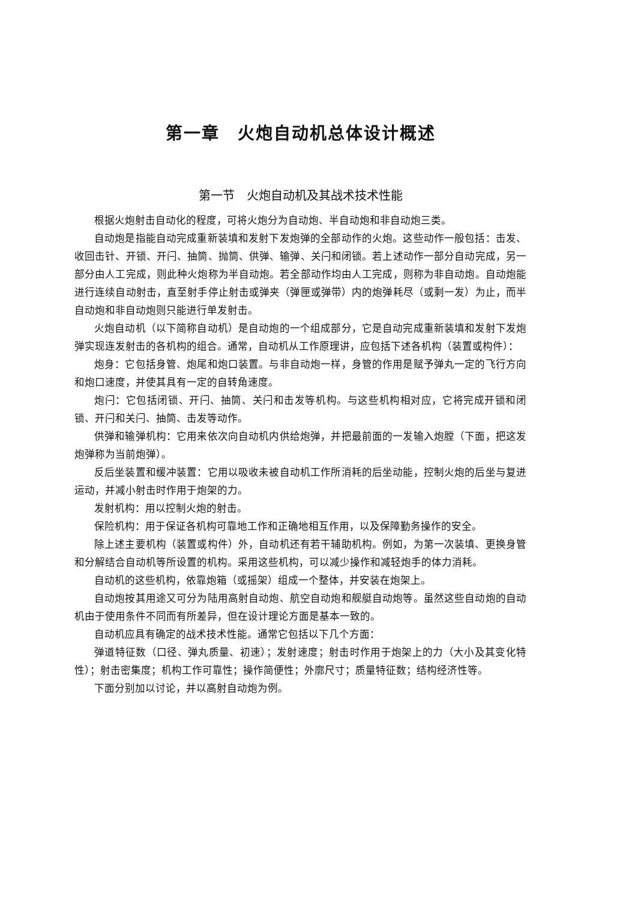第一章　火炮自动机总体设计概述
第一节　火炮自动机及其战术技术性能
根据火炮射击自动化的程度，可将火炮分为自动炮、半自动炮和非自动炮三类。
自动炮是指能自动完成重新装填和发射下发炮弹的全部动作的火炮。这些动作一般包括：击发、收回击针、开锁、开闩、抽筒、抛筒、供弹、输弹、关闩和闭锁。若上述动作一部分自动完成，另一部分由人工完成，则此种火炮称为半自动炮。若全部动作均由人工完成，则称为非自动炮。自动炮能进行连续自动射击，直至射手停止射击或弹夹（弹匣或弹带）内的炮弹耗尽（或剩一发）为止，而半自动炮和非自动炮则只能进行单发射击。
火炮自动机（以下简称自动机）是自动炮的一个组成部分，它是自动完成重新装填和发射下发炮弹实现连发射击的各机构的组合。通常，自动机从工作原理讲，应包括下述各机构（装置或构件）：
炮身：它包括身管、炮尾和炮口装置。与非自动炮一样，身管的作用是赋予弹丸一定的飞行方向和炮口速度，并使其具有一定的自转角速度。
炮闩：它包括闭锁、开闩、抽筒、关闩和击发等机构。与这些机构相对应，它将完成开锁和闭锁、开闩和关闩、抽筒、击发等动作。
供弹和输弹机构：它用来依次向自动机内供给炮弹，并把最前面的一发输入炮膛（下面，把这发炮弹称为当前炮弹）。
反后坐装置和缓冲装置：它用以吸收未被自动机工作所消耗的后坐动能，控制火炮的后坐与复进运动，并减小射击时作用于炮架的力。
发射机构：用以控制火炮的射击。
保险机构：用于保证各机构可靠地工作和正确地相互作用，以及保障勤务操作的安全。
除上述主要机构（装置或构件）外，自动机还有若干辅助机构。例如，为第一次装填、更换身管和分解结合自动机等所设置的机构。采用这些机构，可以减少操作和减轻炮手的体力消耗。
自动机的这些机构，依靠炮箱（或摇架）组成一个整体，并安装在炮架上。
自动炮按其用途又可分为陆用高射自动炮、航空自动炮和舰艇自动炮等。虽然这些自动炮的自动机由于使用条件不同而有所差异，但在设计理论方面是基本一致的。
自动机应具有确定的战术技术性能。通常它包括以下几个方面：
弹道特征数（口径、弹丸质量、初速）；发射速度；射击时作用于炮架上的力（大小及其变化特性）；射击密集度；机构工作可靠性；操作简便性；外廓尺寸；质量特征数；结构经济性等。
下面分别加以讨论，并以高射自动炮为例。